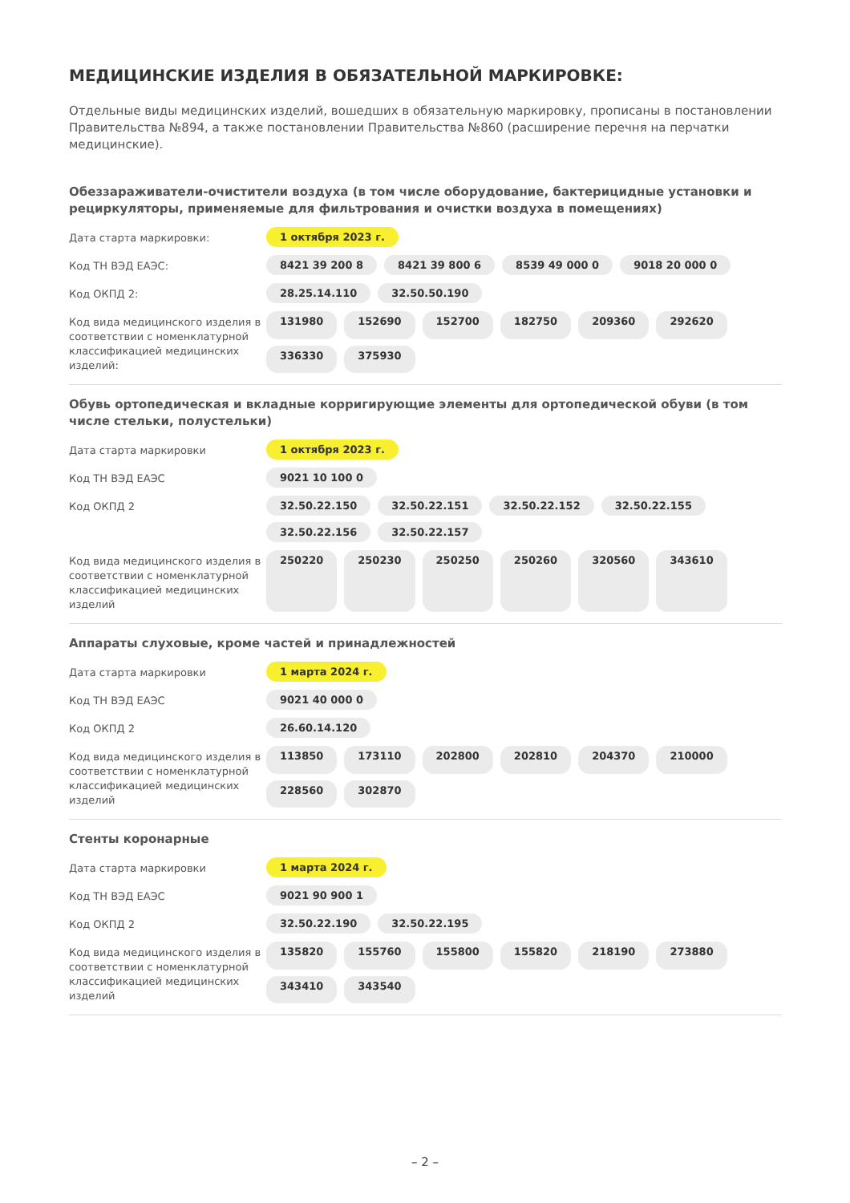МЕДИЦИНСКИЕ ИЗДЕЛИЯ В ОБЯЗАТЕЛЬНОЙ МАРКИРОВКЕ:
Отдельные виды медицинских изделий, вошедших в обязательную маркировку, прописаны в постановлении Правительства №894, а также постановлении Правительства №860 (расширение перечня на перчатки медицинские).
Обеззараживатели-очистители воздуха (в том числе оборудование, бактерицидные установки и рециркуляторы, применяемые для фильтрования и очистки воздуха в помещениях)
Дата старта маркировки:
1 октября 2023 г.
Код ТН ВЭД ЕАЭС:
8421 39 200 8 8421 39 800 6 8539 49 000 0 9018 20 000 0
Код ОКПД 2:
28.25.14.110 32.50.50.190
Код вида медицинского изделия в соответствии с номенклатурной классификацией медицинских изделий:
131980 152690 152700 182750 209360 292620 336330 375930
Обувь ортопедическая и вкладные корригирующие элементы для ортопедической обуви (в том числе стельки, полустельки)
Дата старта маркировки
1 октября 2023 г.
Код ТН ВЭД ЕАЭС
9021 10 100 0
Код ОКПД 2
32.50.22.150 32.50.22.151 32.50.22.152 32.50.22.155 32.50.22.156 32.50.22.157
Код вида медицинского изделия в соответствии с номенклатурной классификацией медицинских изделий
250220 250230 250250 250260 320560 343610
Аппараты слуховые, кроме частей и принадлежностей
Дата старта маркировки
1 марта 2024 г.
Код ТН ВЭД ЕАЭС
9021 40 000 0
Код ОКПД 2
26.60.14.120
Код вида медицинского изделия в соответствии с номенклатурной классификацией медицинских изделий
113850 173110 202800 202810 204370 210000 228560 302870
Стенты коронарные
Дата старта маркировки
1 марта 2024 г.
Код ТН ВЭД ЕАЭС
9021 90 900 1
Код ОКПД 2
32.50.22.190 32.50.22.195
Код вида медицинского изделия в соответствии с номенклатурной классификацией медицинских изделий
135820 155760 155800 155820 218190 273880 343410 343540
– 2 –